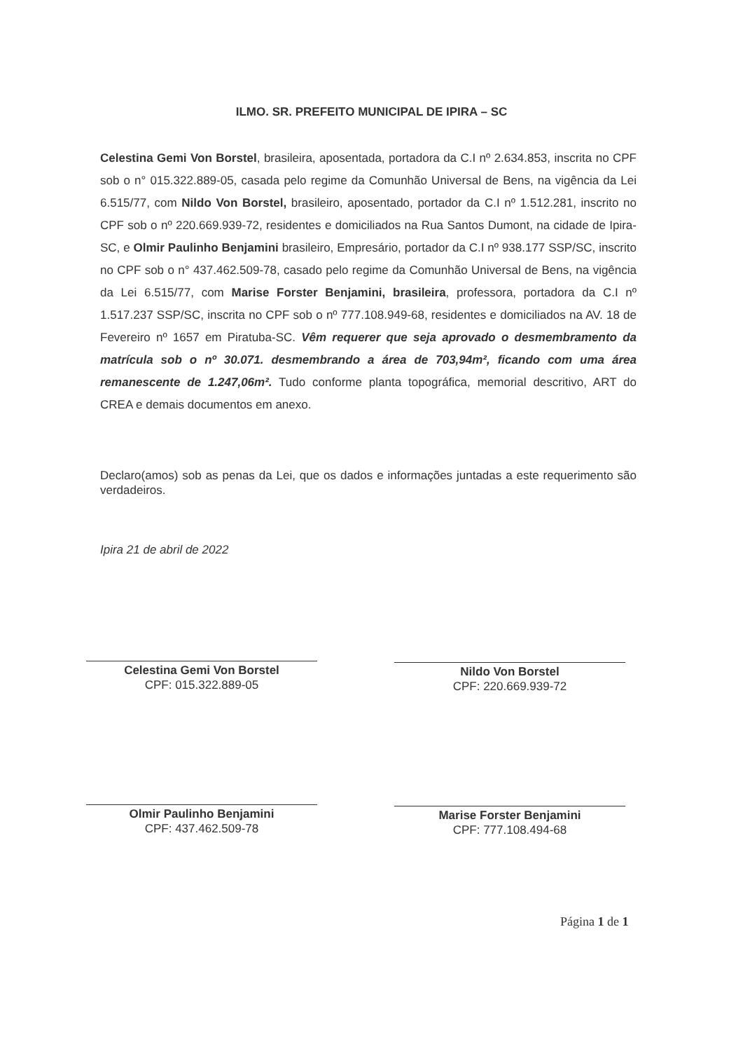ILMO. SR. PREFEITO MUNICIPAL DE IPIRA – SC
Celestina Gemi Von Borstel, brasileira, aposentada, portadora da C.I nº 2.634.853, inscrita no CPF sob o n° 015.322.889-05, casada pelo regime da Comunhão Universal de Bens, na vigência da Lei 6.515/77, com Nildo Von Borstel, brasileiro, aposentado, portador da C.I nº 1.512.281, inscrito no CPF sob o nº 220.669.939-72, residentes e domiciliados na Rua Santos Dumont, na cidade de Ipira-SC, e Olmir Paulinho Benjamini brasileiro, Empresário, portador da C.I nº 938.177 SSP/SC, inscrito no CPF sob o n° 437.462.509-78, casado pelo regime da Comunhão Universal de Bens, na vigência da Lei 6.515/77, com Marise Forster Benjamini, brasileira, professora, portadora da C.I nº 1.517.237 SSP/SC, inscrita no CPF sob o nº 777.108.949-68, residentes e domiciliados na AV. 18 de Fevereiro nº 1657 em Piratuba-SC. Vêm requerer que seja aprovado o desmembramento da matrícula sob o nº 30.071. desmembrando a área de 703,94m², ficando com uma área remanescente de 1.247,06m². Tudo conforme planta topográfica, memorial descritivo, ART do CREA e demais documentos em anexo.
Declaro(amos) sob as penas da Lei, que os dados e informações juntadas a este requerimento são verdadeiros.
Ipira 21 de abril de 2022
Celestina Gemi Von Borstel
CPF: 015.322.889-05
Nildo Von Borstel
CPF: 220.669.939-72
Olmir Paulinho Benjamini
CPF: 437.462.509-78
Marise Forster Benjamini
CPF: 777.108.494-68
Página 1 de 1